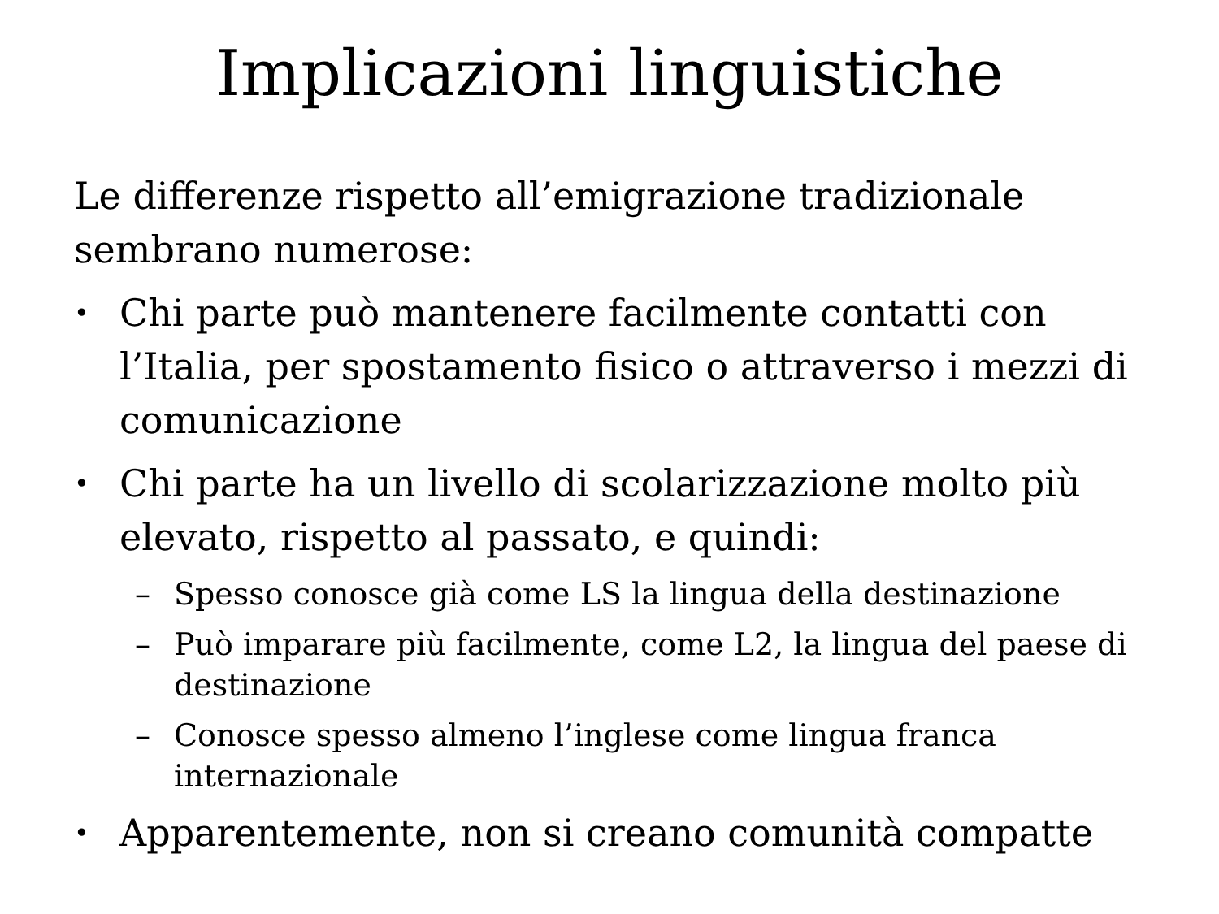Implicazioni linguistiche
Le differenze rispetto all’emigrazione tradizionale sembrano numerose:
• Chi parte può mantenere facilmente contatti con l’Italia, per spostamento fisico o attraverso i mezzi di comunicazione
• Chi parte ha un livello di scolarizzazione molto più elevato, rispetto al passato, e quindi:
– Spesso conosce già come LS la lingua della destinazione
– Può imparare più facilmente, come L2, la lingua del paese di destinazione
– Conosce spesso almeno l’inglese come lingua franca internazionale
• Apparentemente, non si creano comunità compatte